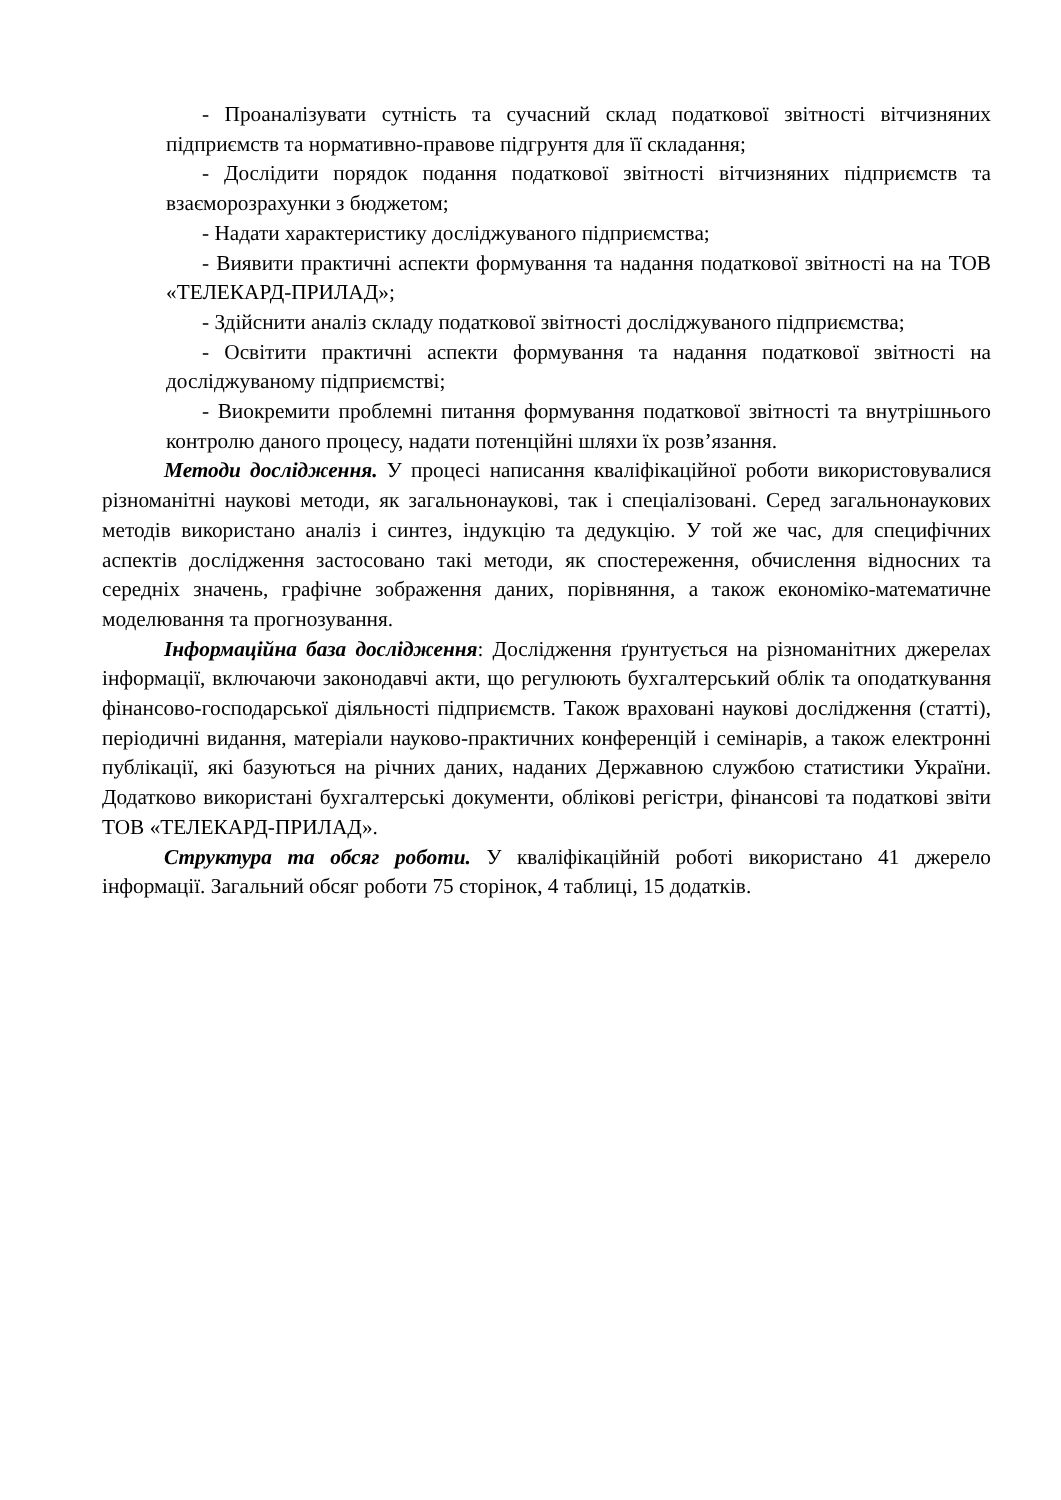- Проаналізувати сутність та сучасний склад податкової звітності вітчизняних підприємств та нормативно-правове підгрунтя для її складання;
- Дослідити порядок подання податкової звітності вітчизняних підприємств та взаєморозрахунки з бюджетом;
- Надати характеристику досліджуваного підприємства;
- Виявити практичні аспекти формування та надання податкової звітності на на ТОВ «ТЕЛЕКАРД-ПРИЛАД»;
- Здійснити аналіз складу податкової звітності досліджуваного підприємства;
- Освітити практичні аспекти формування та надання податкової звітності на досліджуваному підприємстві;
- Виокремити проблемні питання формування податкової звітності та внутрішнього контролю даного процесу, надати потенційні шляхи їх розв’язання.
Методи дослідження. У процесі написання кваліфікаційної роботи використовувалися різноманітні наукові методи, як загальнонаукові, так і спеціалізовані. Серед загальнонаукових методів використано аналіз і синтез, індукцію та дедукцію. У той же час, для специфічних аспектів дослідження застосовано такі методи, як спостереження, обчислення відносних та середніх значень, графічне зображення даних, порівняння, а також економіко-математичне моделювання та прогнозування.
Інформаційна база дослідження: Дослідження ґрунтується на різноманітних джерелах інформації, включаючи законодавчі акти, що регулюють бухгалтерський облік та оподаткування фінансово-господарської діяльності підприємств. Також враховані наукові дослідження (статті), періодичні видання, матеріали науково-практичних конференцій і семінарів, а також електронні публікації, які базуються на річних даних, наданих Державною службою статистики України. Додатково використані бухгалтерські документи, облікові регістри, фінансові та податкові звіти ТОВ «ТЕЛЕКАРД-ПРИЛАД».
Структура та обсяг роботи. У кваліфікаційній роботі використано 41 джерело інформації. Загальний обсяг роботи 75 сторінок, 4 таблиці, 15 додатків.